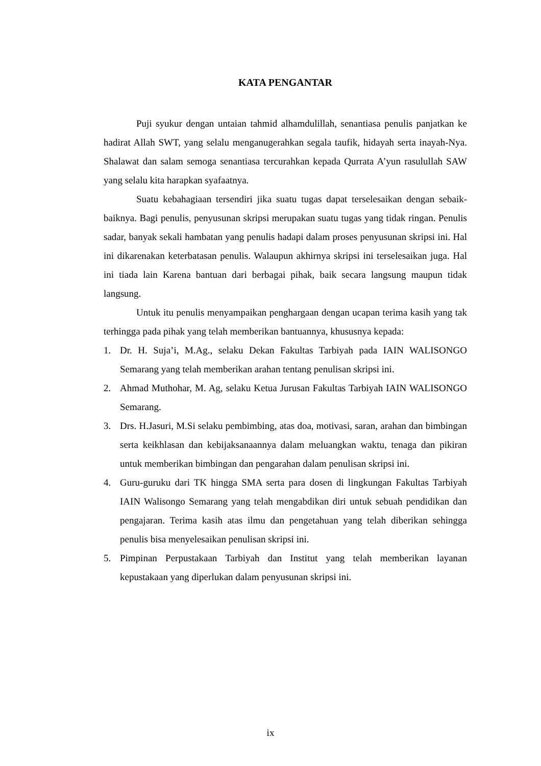KATA PENGANTAR
Puji syukur dengan untaian tahmid alhamdulillah, senantiasa penulis panjatkan ke hadirat Allah SWT, yang selalu menganugerahkan segala taufik, hidayah serta inayah-Nya. Shalawat dan salam semoga senantiasa tercurahkan kepada Qurrata A’yun rasulullah SAW yang selalu kita harapkan syafaatnya.
Suatu kebahagiaan tersendiri jika suatu tugas dapat terselesaikan dengan sebaik-baiknya. Bagi penulis, penyusunan skripsi merupakan suatu tugas yang tidak ringan. Penulis sadar, banyak sekali hambatan yang penulis hadapi dalam proses penyusunan skripsi ini. Hal ini dikarenakan keterbatasan penulis. Walaupun akhirnya skripsi ini terselesaikan juga. Hal ini tiada lain Karena bantuan dari berbagai pihak, baik secara langsung maupun tidak langsung.
Untuk itu penulis menyampaikan penghargaan dengan ucapan terima kasih yang tak terhingga pada pihak yang telah memberikan bantuannya, khususnya kepada:
1. Dr. H. Suja’i, M.Ag., selaku Dekan Fakultas Tarbiyah pada IAIN WALISONGO Semarang yang telah memberikan arahan tentang penulisan skripsi ini.
2. Ahmad Muthohar, M. Ag, selaku Ketua Jurusan Fakultas Tarbiyah IAIN WALISONGO Semarang.
3. Drs. H.Jasuri, M.Si selaku pembimbing, atas doa, motivasi, saran, arahan dan bimbingan serta keikhlasan dan kebijaksanaannya dalam meluangkan waktu, tenaga dan pikiran untuk memberikan bimbingan dan pengarahan dalam penulisan skripsi ini.
4. Guru-guruku dari TK hingga SMA serta para dosen di lingkungan Fakultas Tarbiyah IAIN Walisongo Semarang yang telah mengabdikan diri untuk sebuah pendidikan dan pengajaran. Terima kasih atas ilmu dan pengetahuan yang telah diberikan sehingga penulis bisa menyelesaikan penulisan skripsi ini.
5. Pimpinan Perpustakaan Tarbiyah dan Institut yang telah memberikan layanan kepustakaan yang diperlukan dalam penyusunan skripsi ini.
ix